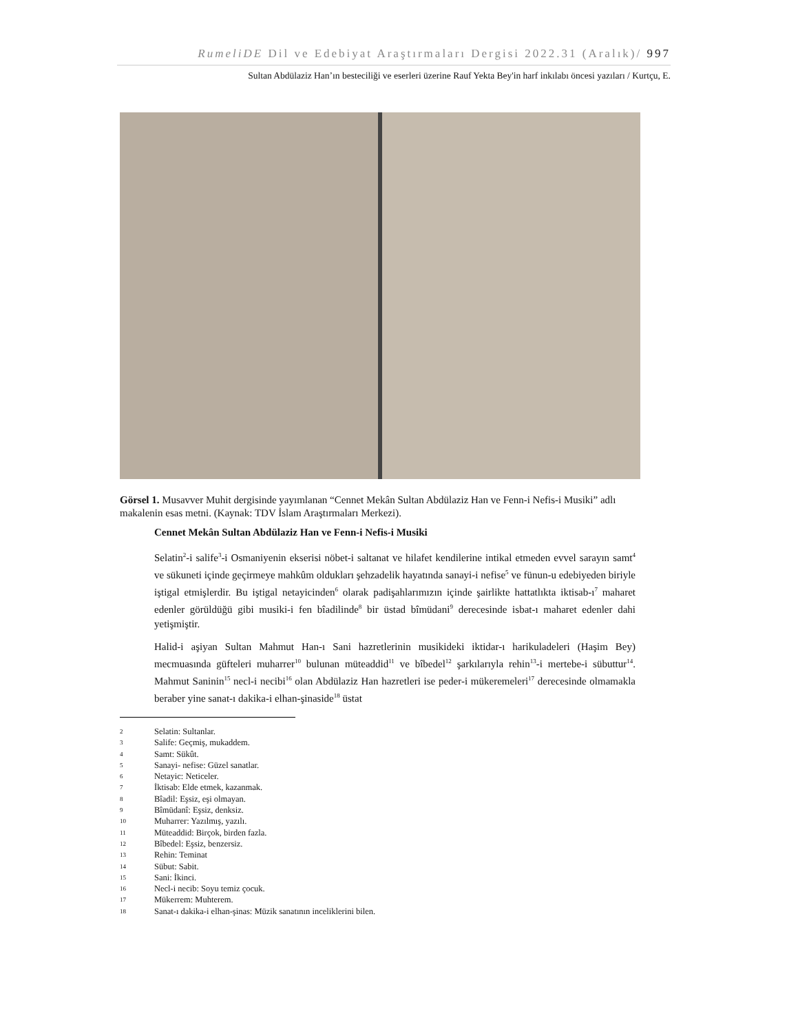RumeliDE Dil ve Edebiyat Araştırmaları Dergisi 2022.31 (Aralık)/ 997
Sultan Abdülaziz Han’ın besteciliği ve eserleri üzerine Rauf Yekta Bey'in harf inkılabı öncesi yazıları / Kurtçu, E.
Görsel 1. Musavver Muhit dergisinde yayımlanan “Cennet Mekân Sultan Abdülaziz Han ve Fenn-i Nefis-i Musiki” adlı makalenin esas metni. (Kaynak: TDV İslam Araştırmaları Merkezi).
Cennet Mekân Sultan Abdülaziz Han ve Fenn-i Nefis-i Musiki
Selatin<sup>2</sup>-i salife<sup>3</sup>-i Osmaniyenin ekserisi nöbet-i saltanat ve hilafet kendilerine intikal etmeden evvel sarayın samt<sup>4</sup> ve sükuneti içinde geçirmeye mahkûm oldukları şehzadelik hayatında sanayi-i nefise<sup>5</sup> ve fünun-u edebiyeden biriyle iştigal etmişlerdir. Bu iştigal netayicinden<sup>6</sup> olarak padişahlarımızın içinde şairlikte hattatlıkta iktisab-ı<sup>7</sup> maharet edenler görüldüğü gibi musiki-i fen bîadilinde<sup>8</sup> bir üstad bîmüdani<sup>9</sup> derecesinde isbat-ı maharet edenler dahi yetişmiştir.
Halid-i aşiyan Sultan Mahmut Han-ı Sani hazretlerinin musikideki iktidar-ı harikuladeleri (Haşim Bey) mecmuasında güfteleri muharrer<sup>10</sup> bulunan müteaddid<sup>11</sup> ve bîbedel<sup>12</sup> şarkılarıyla rehin<sup>13</sup>-i mertebe-i sübuttur<sup>14</sup>. Mahmut Saninin<sup>15</sup> necl-i necibi<sup>16</sup> olan Abdülaziz Han hazretleri ise peder-i mükeremeleri<sup>17</sup> derecesinde olmamakla beraber yine sanat-ı dakika-i elhan-şinaside<sup>18</sup> üstat
2 Selatin: Sultanlar.
3 Salife: Geçmiş, mukaddem.
4 Samt: Sükût.
5 Sanayi- nefise: Güzel sanatlar.
6 Netayic: Neticeler.
7 İktisab: Elde etmek, kazanmak.
8 Bîadil: Eşsiz, eşi olmayan.
9 Bîmüdanî: Eşsiz, denksiz.
10 Muharrer: Yazılmış, yazılı.
11 Müteaddid: Birçok, birden fazla.
12 Bîbedel: Eşsiz, benzersiz.
13 Rehin: Teminat
14 Sübut: Sabit.
15 Sani: İkinci.
16 Necl-i necib: Soyu temiz çocuk.
17 Mükerrem: Muhterem.
18 Sanat-ı dakika-i elhan-şinas: Müzik sanatının inceliklerini bilen.